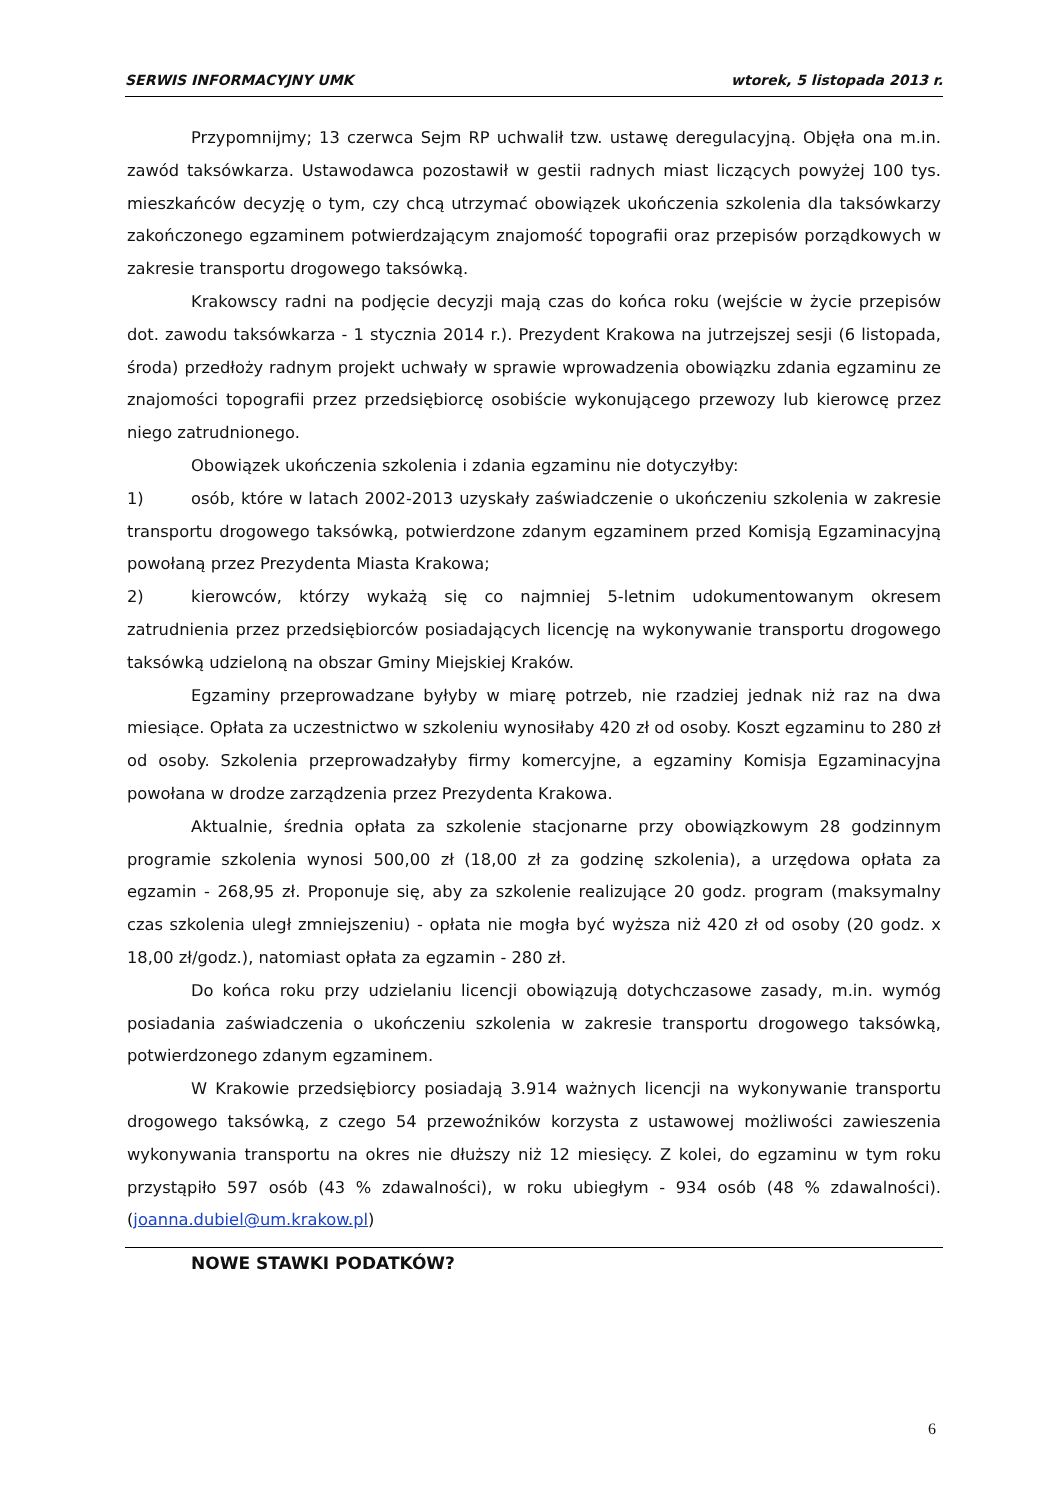SERWIS INFORMACYJNY UMK wtorek, 5 listopada 2013 r.
Przypomnijmy; 13 czerwca Sejm RP uchwalił tzw. ustawę deregulacyjną. Objęła ona m.in. zawód taksówkarza. Ustawodawca pozostawił w gestii radnych miast liczących powyżej 100 tys. mieszkańców decyzję o tym, czy chcą utrzymać obowiązek ukończenia szkolenia dla taksówkarzy zakończonego egzaminem potwierdzającym znajomość topografii oraz przepisów porządkowych w zakresie transportu drogowego taksówką.
Krakowscy radni na podjęcie decyzji mają czas do końca roku (wejście w życie przepisów dot. zawodu taksówkarza - 1 stycznia 2014 r.). Prezydent Krakowa na jutrzejszej sesji (6 listopada, środa) przedłoży radnym projekt uchwały w sprawie wprowadzenia obowiązku zdania egzaminu ze znajomości topografii przez przedsiębiorcę osobiście wykonującego przewozy lub kierowcę przez niego zatrudnionego.
Obowiązek ukończenia szkolenia i zdania egzaminu nie dotyczyłby:
1) osób, które w latach 2002-2013 uzyskały zaświadczenie o ukończeniu szkolenia w zakresie transportu drogowego taksówką, potwierdzone zdanym egzaminem przed Komisją Egzaminacyjną powołaną przez Prezydenta Miasta Krakowa;
2) kierowców, którzy wykażą się co najmniej 5-letnim udokumentowanym okresem zatrudnienia przez przedsiębiorców posiadających licencję na wykonywanie transportu drogowego taksówką udzieloną na obszar Gminy Miejskiej Kraków.
Egzaminy przeprowadzane byłyby w miarę potrzeb, nie rzadziej jednak niż raz na dwa miesiące. Opłata za uczestnictwo w szkoleniu wynosiłaby 420 zł od osoby. Koszt egzaminu to 280 zł od osoby. Szkolenia przeprowadzałyby firmy komercyjne, a egzaminy Komisja Egzaminacyjna powołana w drodze zarządzenia przez Prezydenta Krakowa.
Aktualnie, średnia opłata za szkolenie stacjonarne przy obowiązkowym 28 godzinnym programie szkolenia wynosi 500,00 zł (18,00 zł za godzinę szkolenia), a urzędowa opłata za egzamin - 268,95 zł. Proponuje się, aby za szkolenie realizujące 20 godz. program (maksymalny czas szkolenia uległ zmniejszeniu) - opłata nie mogła być wyższa niż 420 zł od osoby (20 godz. x 18,00 zł/godz.), natomiast opłata za egzamin - 280 zł.
Do końca roku przy udzielaniu licencji obowiązują dotychczasowe zasady, m.in. wymóg posiadania zaświadczenia o ukończeniu szkolenia w zakresie transportu drogowego taksówką, potwierdzonego zdanym egzaminem.
W Krakowie przedsiębiorcy posiadają 3.914 ważnych licencji na wykonywanie transportu drogowego taksówką, z czego 54 przewoźników korzysta z ustawowej możliwości zawieszenia wykonywania transportu na okres nie dłuższy niż 12 miesięcy. Z kolei, do egzaminu w tym roku przystąpiło 597 osób (43 % zdawalności), w roku ubiegłym - 934 osób (48 % zdawalności). (joanna.dubiel@um.krakow.pl)
NOWE STAWKI PODATKÓW?
6